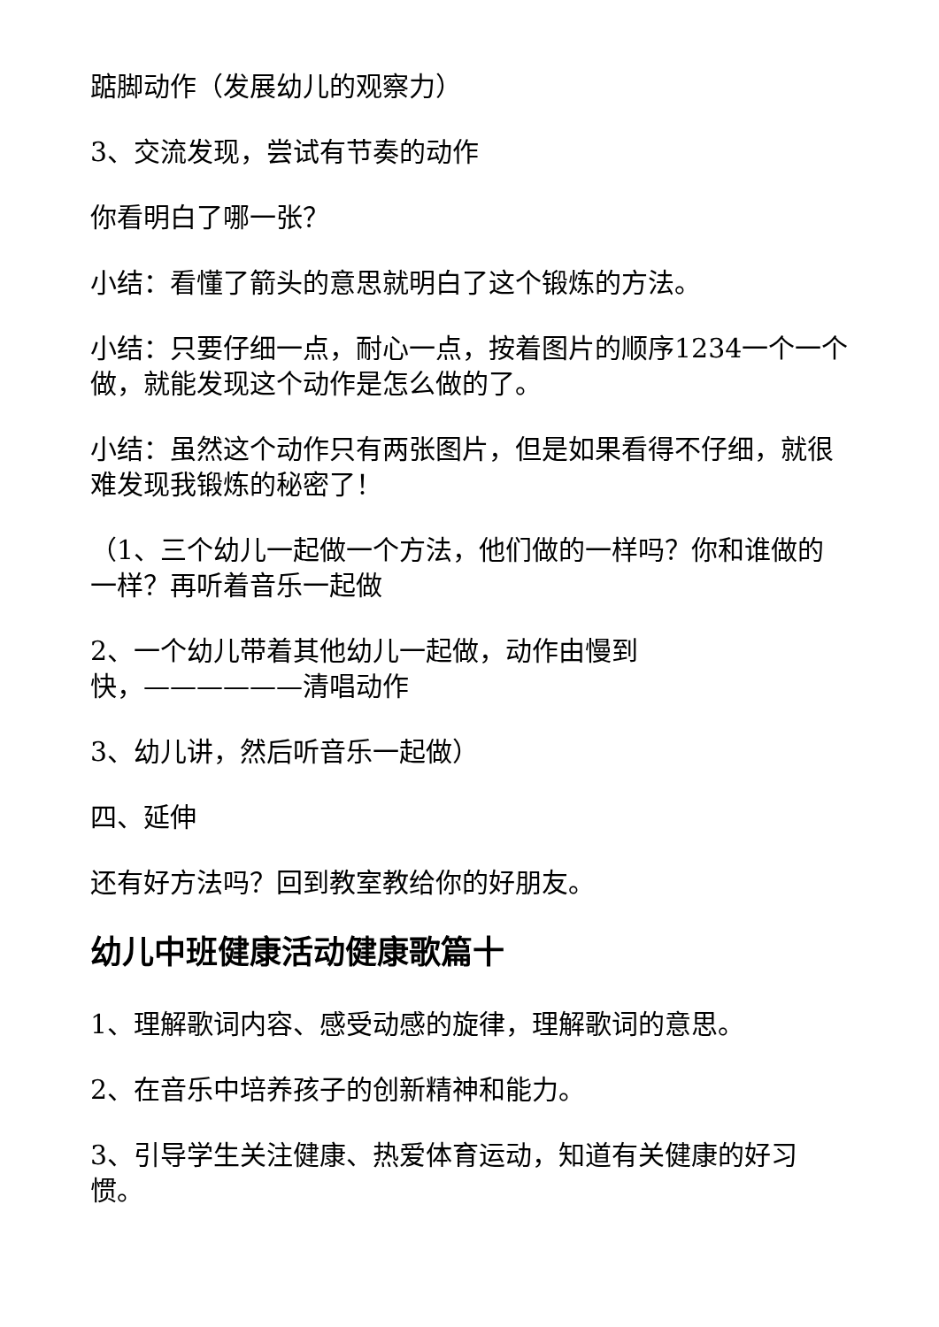踮脚动作（发展幼儿的观察力）
3、交流发现，尝试有节奏的动作
你看明白了哪一张？
小结：看懂了箭头的意思就明白了这个锻炼的方法。
小结：只要仔细一点，耐心一点，按着图片的顺序1234一个一个做，就能发现这个动作是怎么做的了。
小结：虽然这个动作只有两张图片，但是如果看得不仔细，就很难发现我锻炼的秘密了！
（1、三个幼儿一起做一个方法，他们做的一样吗？你和谁做的一样？再听着音乐一起做
2、一个幼儿带着其他幼儿一起做，动作由慢到
快，——————清唱动作
3、幼儿讲，然后听音乐一起做）
四、延伸
还有好方法吗？回到教室教给你的好朋友。
幼儿中班健康活动健康歌篇十
1、理解歌词内容、感受动感的旋律，理解歌词的意思。
2、在音乐中培养孩子的创新精神和能力。
3、引导学生关注健康、热爱体育运动，知道有关健康的好习惯。